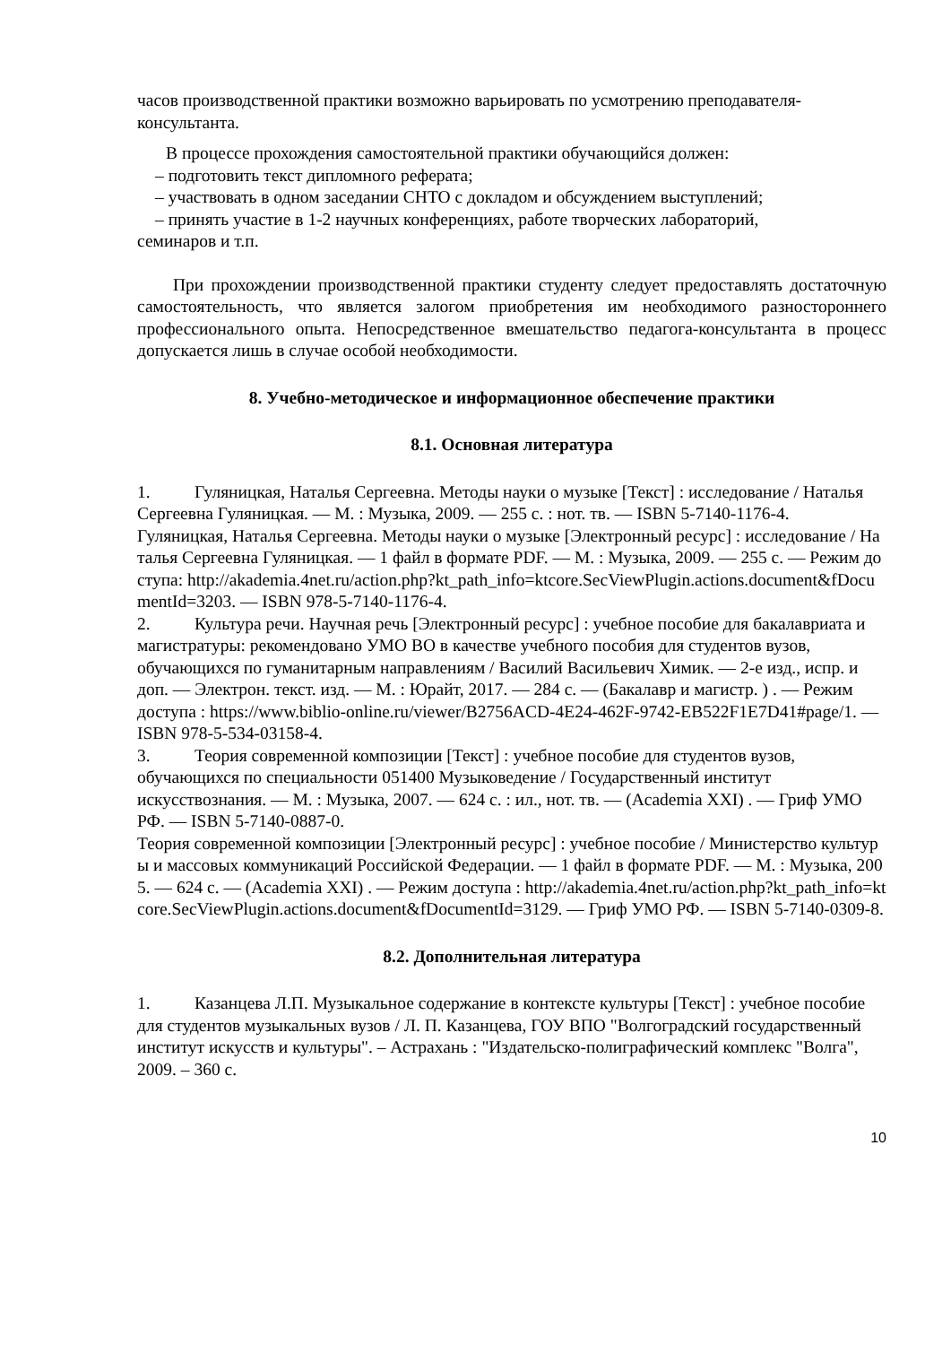часов производственной практики возможно варьировать по усмотрению преподавателя-консультанта.
В процессе прохождения самостоятельной практики обучающийся должен:
– подготовить текст дипломного реферата;
– участвовать в одном заседании СНТО с докладом и обсуждением выступлений;
– принять участие в 1-2 научных конференциях, работе творческих лабораторий,
семинаров и т.п.
При прохождении производственной практики студенту следует предоставлять достаточную самостоятельность, что является залогом приобретения им необходимого разностороннего профессионального опыта. Непосредственное вмешательство педагога-консультанта в процесс допускается лишь в случае особой необходимости.
8. Учебно-методическое и информационное обеспечение практики
8.1. Основная литература
1. Гуляницкая, Наталья Сергеевна. Методы науки о музыке [Текст] : исследование / Наталья Сергеевна Гуляницкая. — М. : Музыка, 2009. — 255 с. : нот. тв. — ISBN 5-7140-1176-4.
Гуляницкая, Наталья Сергеевна. Методы науки о музыке [Электронный ресурс] : исследование / Наталья Сергеевна Гуляницкая. — 1 файл в формате PDF. — М. : Музыка, 2009. — 255 с. — Режим доступа: http://akademia.4net.ru/action.php?kt_path_info=ktcore.SecViewPlugin.actions.document&fDocumentId=3203. — ISBN 978-5-7140-1176-4.
2. Культура речи. Научная речь [Электронный ресурс] : учебное пособие для бакалавриата и магистратуры: рекомендовано УМО ВО в качестве учебного пособия для студентов вузов, обучающихся по гуманитарным направлениям / Василий Васильевич Химик. — 2-е изд., испр. и доп. — Электрон. текст. изд. — М. : Юрайт, 2017. — 284 с. — (Бакалавр и магистр. ) . — Режим доступа : https://www.biblio-online.ru/viewer/B2756ACD-4E24-462F-9742-EB522F1E7D41#page/1. — ISBN 978-5-534-03158-4.
3. Теория современной композиции [Текст] : учебное пособие для студентов вузов, обучающихся по специальности 051400 Музыковедение / Государственный институт искусствознания. — М. : Музыка, 2007. — 624 с. : ил., нот. тв. — (Academia XXI) . — Гриф УМО РФ. — ISBN 5-7140-0887-0.
Теория современной композиции [Электронный ресурс] : учебное пособие / Министерство культуры и массовых коммуникаций Российской Федерации. — 1 файл в формате PDF. — М. : Музыка, 2005. — 624 с. — (Academia XXI) . — Режим доступа : http://akademia.4net.ru/action.php?kt_path_info=ktcore.SecViewPlugin.actions.document&fDocumentId=3129. — Гриф УМО РФ. — ISBN 5-7140-0309-8.
8.2. Дополнительная литература
1. Казанцева Л.П. Музыкальное содержание в контексте культуры [Текст] : учебное пособие для студентов музыкальных вузов / Л. П. Казанцева, ГОУ ВПО "Волгоградский государственный институт искусств и культуры". – Астрахань : "Издательско-полиграфический комплекс "Волга", 2009. – 360 с.
10